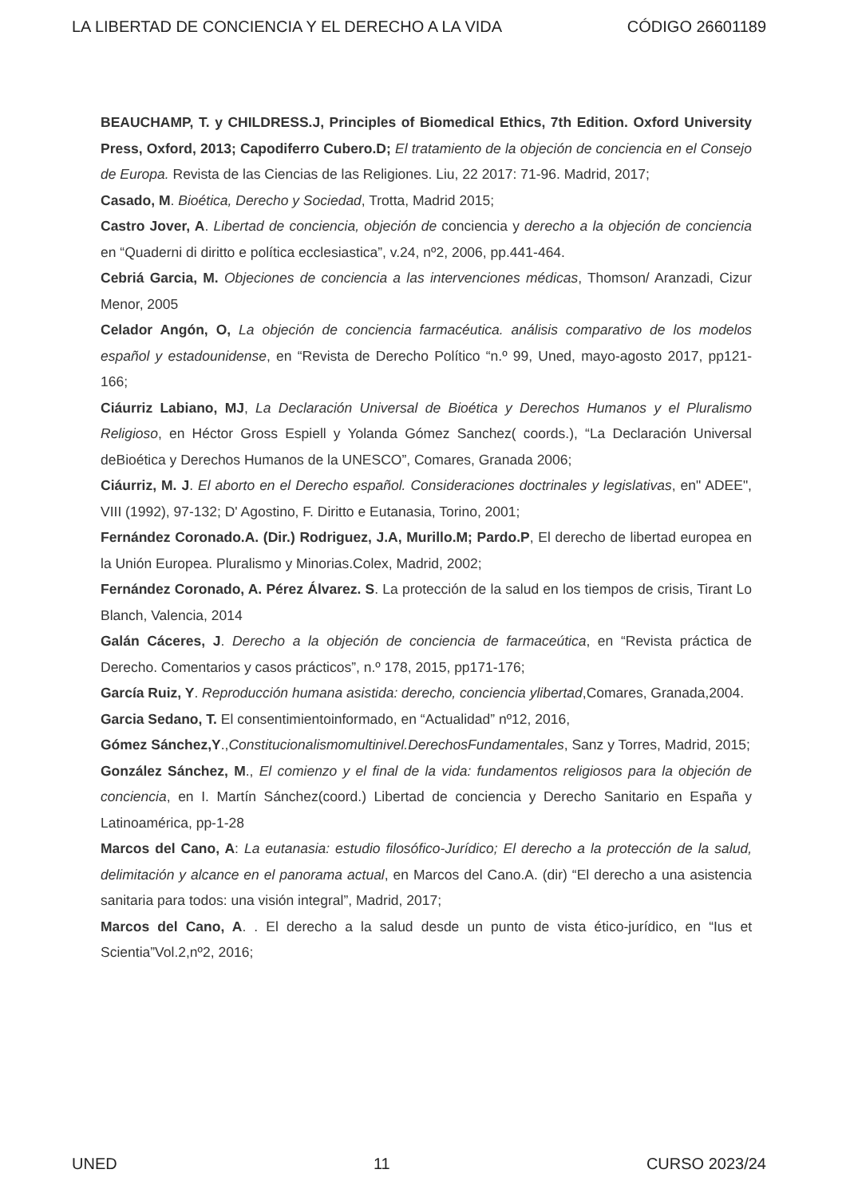LA LIBERTAD DE CONCIENCIA Y EL DERECHO A LA VIDA CÓDIGO 26601189
BEAUCHAMP, T. y CHILDRESS.J, Principles of Biomedical Ethics, 7th Edition. Oxford University Press, Oxford, 2013; Capodiferro Cubero.D; El tratamiento de la objeción de conciencia en el Consejo de Europa. Revista de las Ciencias de las Religiones. Liu, 22 2017: 71-96. Madrid, 2017;
Casado, M. Bioética, Derecho y Sociedad, Trotta, Madrid 2015;
Castro Jover, A. Libertad de conciencia, objeción de conciencia y derecho a la objeción de conciencia en “Quaderni di diritto e política ecclesiastica”, v.24, nº2, 2006, pp.441-464.
Cebriá Garcia, M. Objeciones de conciencia a las intervenciones médicas, Thomson/ Aranzadi, Cizur Menor, 2005
Celador Angón, O, La objeción de conciencia farmacéutica. análisis comparativo de los modelos español y estadounidense, en “Revista de Derecho Político “n.º 99, Uned, mayo-agosto 2017, pp121-166;
Ciáurriz Labiano, MJ, La Declaración Universal de Bioética y Derechos Humanos y el Pluralismo Religioso, en Héctor Gross Espiell y Yolanda Gómez Sanchez( coords.), “La Declaración Universal deBioética y Derechos Humanos de la UNESCO”, Comares, Granada 2006;
Ciáurriz, M. J. El aborto en el Derecho español. Consideraciones doctrinales y legislativas, en" ADEE", VIII (1992), 97-132; D' Agostino, F. Diritto e Eutanasia, Torino, 2001;
Fernández Coronado.A. (Dir.) Rodriguez, J.A, Murillo.M; Pardo.P, El derecho de libertad europea en la Unión Europea. Pluralismo y Minorias.Colex, Madrid, 2002;
Fernández Coronado, A. Pérez Álvarez. S. La protección de la salud en los tiempos de crisis, Tirant Lo Blanch, Valencia, 2014
Galán Cáceres, J. Derecho a la objeción de conciencia de farmaceútica, en “Revista práctica de Derecho. Comentarios y casos prácticos”, n.º 178, 2015, pp171-176;
García Ruiz, Y. Reproducción humana asistida: derecho, conciencia ylibertad,Comares, Granada,2004.
Garcia Sedano, T. El consentimientoinformado, en “Actualidad” nº12, 2016,
Gómez Sánchez,Y.,Constitucionalismomultinivel.DerechosFundamentales, Sanz y Torres, Madrid, 2015;
González Sánchez, M., El comienzo y el final de la vida: fundamentos religiosos para la objeción de conciencia, en I. Martín Sánchez(coord.) Libertad de conciencia y Derecho Sanitario en España y Latinoamérica, pp-1-28
Marcos del Cano, A: La eutanasia: estudio filosófico-Jurídico; El derecho a la protección de la salud, delimitación y alcance en el panorama actual, en Marcos del Cano.A. (dir) “El derecho a una asistencia sanitaria para todos: una visión integral”, Madrid, 2017;
Marcos del Cano, A. . El derecho a la salud desde un punto de vista ético-jurídico, en “Ius et Scientia”Vol.2,nº2, 2016;
UNED 11 CURSO 2023/24